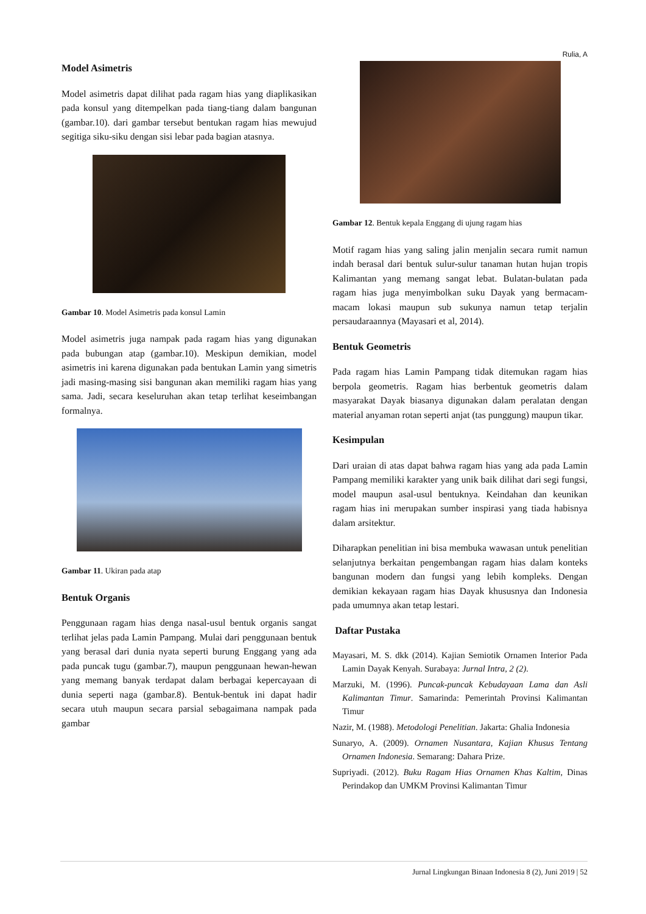Rulia, A
Model Asimetris
Model asimetris dapat dilihat pada ragam hias yang diaplikasikan pada konsul yang ditempelkan pada tiang-tiang dalam bangunan (gambar.10). dari gambar tersebut bentukan ragam hias mewujud segitiga siku-siku dengan sisi lebar pada bagian atasnya.
Gambar 10. Model Asimetris pada konsul Lamin
Model asimetris juga nampak pada ragam hias yang digunakan pada bubungan atap (gambar.10). Meskipun demikian, model asimetris ini karena digunakan pada bentukan Lamin yang simetris jadi masing-masing sisi bangunan akan memiliki ragam hias yang sama. Jadi, secara keseluruhan akan tetap terlihat keseimbangan formalnya.
Gambar 11. Ukiran pada atap
Bentuk Organis
Penggunaan ragam hias denga nasal-usul bentuk organis sangat terlihat jelas pada Lamin Pampang. Mulai dari penggunaan bentuk yang berasal dari dunia nyata seperti burung Enggang yang ada pada puncak tugu (gambar.7), maupun penggunaan hewan-hewan yang memang banyak terdapat dalam berbagai kepercayaan di dunia seperti naga (gambar.8). Bentuk-bentuk ini dapat hadir secara utuh maupun secara parsial sebagaimana nampak pada gambar
Gambar 12. Bentuk kepala Enggang di ujung ragam hias
Motif ragam hias yang saling jalin menjalin secara rumit namun indah berasal dari bentuk sulur-sulur tanaman hutan hujan tropis Kalimantan yang memang sangat lebat. Bulatan-bulatan pada ragam hias juga menyimbolkan suku Dayak yang bermacam-macam lokasi maupun sub sukunya namun tetap terjalin persaudaraannya (Mayasari et al, 2014).
Bentuk Geometris
Pada ragam hias Lamin Pampang tidak ditemukan ragam hias berpola geometris. Ragam hias berbentuk geometris dalam masyarakat Dayak biasanya digunakan dalam peralatan dengan material anyaman rotan seperti anjat (tas punggung) maupun tikar.
Kesimpulan
Dari uraian di atas dapat bahwa ragam hias yang ada pada Lamin Pampang memiliki karakter yang unik baik dilihat dari segi fungsi, model maupun asal-usul bentuknya. Keindahan dan keunikan ragam hias ini merupakan sumber inspirasi yang tiada habisnya dalam arsitektur.
Diharapkan penelitian ini bisa membuka wawasan untuk penelitian selanjutnya berkaitan pengembangan ragam hias dalam konteks bangunan modern dan fungsi yang lebih kompleks. Dengan demikian kekayaan ragam hias Dayak khususnya dan Indonesia pada umumnya akan tetap lestari.
Daftar Pustaka
Mayasari, M. S. dkk (2014). Kajian Semiotik Ornamen Interior Pada Lamin Dayak Kenyah. Surabaya: Jurnal Intra, 2 (2).
Marzuki, M. (1996). Puncak-puncak Kebudayaan Lama dan Asli Kalimantan Timur. Samarinda: Pemerintah Provinsi Kalimantan Timur
Nazir, M. (1988). Metodologi Penelitian. Jakarta: Ghalia Indonesia
Sunaryo, A. (2009). Ornamen Nusantara, Kajian Khusus Tentang Ornamen Indonesia. Semarang: Dahara Prize.
Supriyadi. (2012). Buku Ragam Hias Ornamen Khas Kaltim, Dinas Perindakop dan UMKM Provinsi Kalimantan Timur
Jurnal Lingkungan Binaan Indonesia 8 (2), Juni 2019 | 52